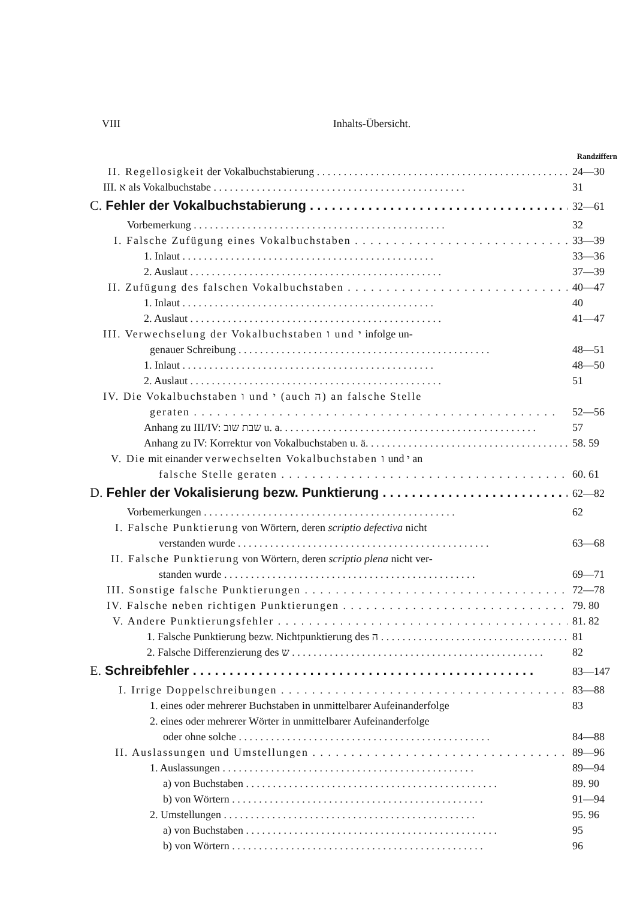VIII Inhalts-Übersicht.
Randziffern
II. Regellosigkeit der Vokalbuchstabierung 24—30
III. א als Vokalbuchstabe 31
C. Fehler der Vokalbuchstabierung 32—61
Vorbemerkung 32
I. Falsche Zufügung eines Vokalbuchstaben 33—39
1. Inlaut 33—36
2. Auslaut 37—39
II. Zufügung des falschen Vokalbuchstaben 40—47
1. Inlaut 40
2. Auslaut 41—47
III. Verwechselung der Vokalbuchstaben ו und י infolge un-
genauer Schreibung 48—51
1. Inlaut 48—50
2. Auslaut 51
IV. Die Vokalbuchstaben ו und י (auch ה) an falsche Stelle
geraten 52—56
Anhang zu III/IV: שבת שוב u. a. 57
Anhang zu IV: Korrektur von Vokalbuchstaben u. ä. 58. 59
V. Die mit einander verwechselten Vokalbuchstaben ו und י an
falsche Stelle geraten 60. 61
D. Fehler der Vokalisierung bezw. Punktierung 62—82
Vorbemerkungen 62
I. Falsche Punktierung von Wörtern, deren scriptio defectiva nicht
verstanden wurde 63—68
II. Falsche Punktierung von Wörtern, deren scriptio plena nicht ver-
standen wurde 69—71
III. Sonstige falsche Punktierungen 72—78
IV. Falsche neben richtigen Punktierungen 79. 80
V. Andere Punktierungsfehler 81. 82
1. Falsche Punktierung bezw. Nichtpunktierung des ה 81
2. Falsche Differenzierung des ש 82
E. Schreibfehler 83—147
I. Irrige Doppelschreibungen 83—88
1. eines oder mehrerer Buchstaben in unmittelbarer Aufeinanderfolge 83
2. eines oder mehrerer Wörter in unmittelbarer Aufeinanderfolge
oder ohne solche 84—88
II. Auslassungen und Umstellungen 89—96
1. Auslassungen 89—94
a) von Buchstaben 89. 90
b) von Wörtern 91—94
2. Umstellungen 95. 96
a) von Buchstaben 95
b) von Wörtern 96